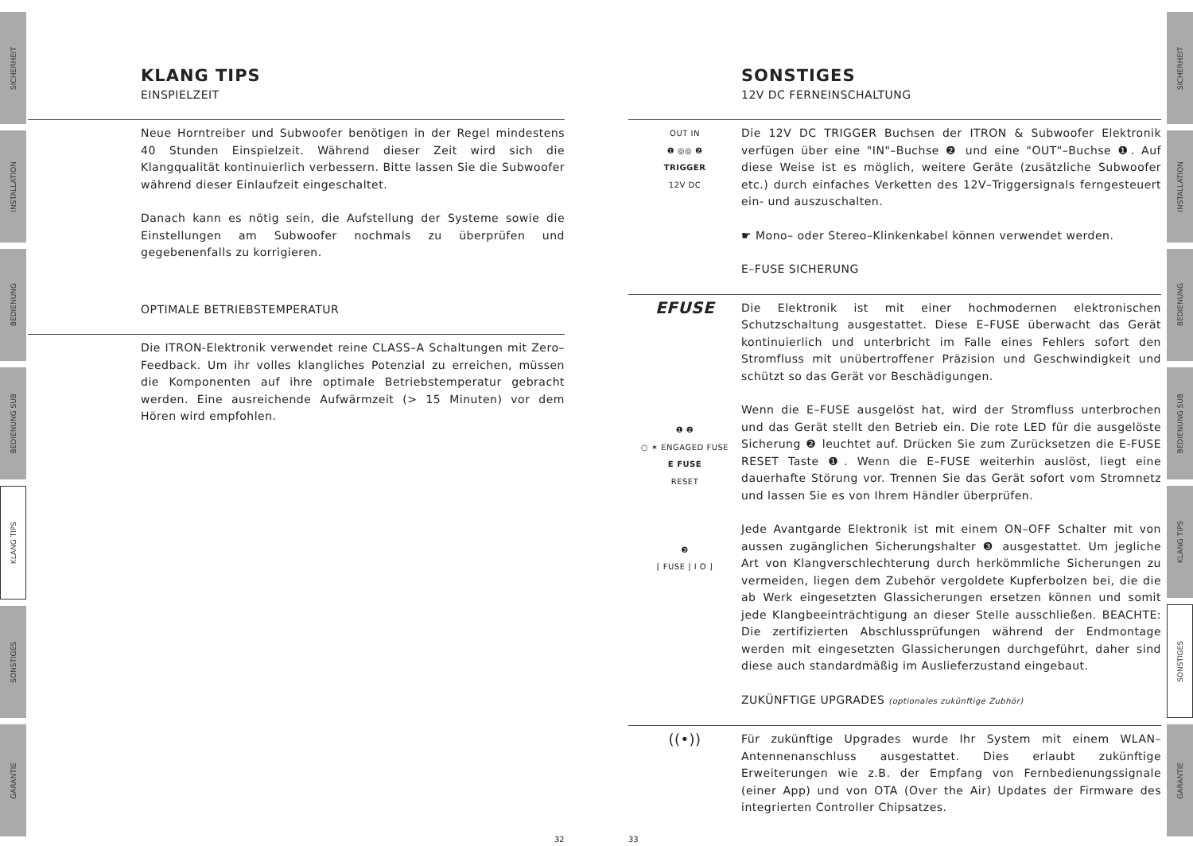SICHERHEIT
INSTALLATION
BEDIENUNG
BEDIENUNG SUB
KLANG TIPS
SONSTIGES
GARANTIE
SICHERHEIT
INSTALLATION
BEDIENUNG
BEDIENUNG SUB
KLANG TIPS
SONSTIGES
GARANTIE
KLANG TIPS
EINSPIELZEIT
Neue Horntreiber und Subwoofer benötigen in der Regel mindestens 40 Stunden Einspielzeit. Während dieser Zeit wird sich die Klangqualität kontinuierlich verbessern. Bitte lassen Sie die Subwoofer während dieser Einlaufzeit eingeschaltet.
Danach kann es nötig sein, die Aufstellung der Systeme sowie die Einstellungen am Subwoofer nochmals zu überprüfen und gegebenenfalls zu korrigieren.
OPTIMALE BETRIEBSTEMPERATUR
Die ITRON-Elektronik verwendet reine CLASS–A Schaltungen mit Zero–Feedback. Um ihr volles klangliches Potenzial zu erreichen, müssen die Komponenten auf ihre optimale Betriebstemperatur gebracht werden. Eine ausreichende Aufwärmzeit (> 15 Minuten) vor dem Hören wird empfohlen.
32 33
SONSTIGES
12V DC FERNEINSCHALTUNG
OUT IN
❶ ◎◎ ❷
TRIGGER
12V DC
Die 12V DC TRIGGER Buchsen der ITRON & Subwoofer Elektronik verfügen über eine "IN"–Buchse ❷ und eine "OUT"–Buchse ❶. Auf diese Weise ist es möglich, weitere Geräte (zusätzliche Subwoofer etc.) durch einfaches Verketten des 12V–Triggersignals ferngesteuert ein- und auszuschalten.
☛ Mono– oder Stereo–Klinkenkabel können verwendet werden.
E–FUSE SICHERUNG
EFUSE
❶ ❷
○ ✶ ENGAGED FUSE
E FUSE
RESET
❸
[ FUSE | I O ]
Die Elektronik ist mit einer hochmodernen elektronischen Schutzschaltung ausgestattet. Diese E–FUSE überwacht das Gerät kontinuierlich und unterbricht im Falle eines Fehlers sofort den Stromfluss mit unübertroffener Präzision und Geschwindigkeit und schützt so das Gerät vor Beschädigungen.
Wenn die E–FUSE ausgelöst hat, wird der Stromfluss unterbrochen und das Gerät stellt den Betrieb ein. Die rote LED für die ausgelöste Sicherung ❷ leuchtet auf. Drücken Sie zum Zurücksetzen die E-FUSE RESET Taste ❶. Wenn die E–FUSE weiterhin auslöst, liegt eine dauerhafte Störung vor. Trennen Sie das Gerät sofort vom Stromnetz und lassen Sie es von Ihrem Händler überprüfen.
Jede Avantgarde Elektronik ist mit einem ON–OFF Schalter mit von aussen zugänglichen Sicherungshalter ❸ ausgestattet. Um jegliche Art von Klangverschlechterung durch herkömmliche Sicherungen zu vermeiden, liegen dem Zubehör vergoldete Kupferbolzen bei, die die ab Werk eingesetzten Glassicherungen ersetzen können und somit jede Klangbeeinträchtigung an dieser Stelle ausschließen. BEACHTE: Die zertifizierten Abschlussprüfungen während der Endmontage werden mit eingesetzten Glassicherungen durchgeführt, daher sind diese auch standardmäßig im Auslieferzustand eingebaut.
ZUKÜNFTIGE UPGRADES (optionales zukünftige Zubhör)
((•))
Für zukünftige Upgrades wurde Ihr System mit einem WLAN–Antennenanschluss ausgestattet. Dies erlaubt zukünftige Erweiterungen wie z.B. der Empfang von Fernbedienungssignale (einer App) und von OTA (Over the Air) Updates der Firmware des integrierten Controller Chipsatzes.